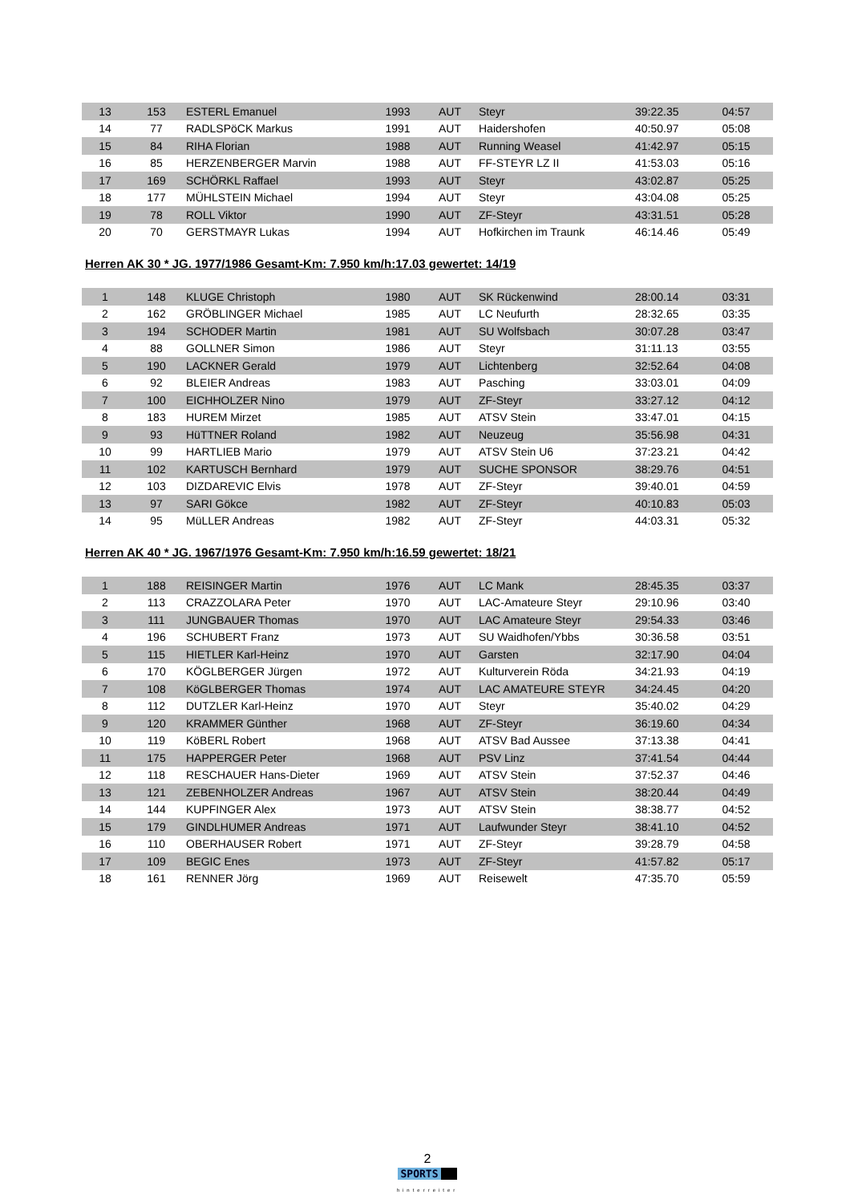| 13 | 153 | ESTERL Emanuel | 1993 | AUT | Steyr | 39:22.35 | 04:57 |
| 14 | 77 | RADLSPöCK Markus | 1991 | AUT | Haidershofen | 40:50.97 | 05:08 |
| 15 | 84 | RIHA Florian | 1988 | AUT | Running Weasel | 41:42.97 | 05:15 |
| 16 | 85 | HERZENBERGER Marvin | 1988 | AUT | FF-STEYR LZ II | 41:53.03 | 05:16 |
| 17 | 169 | SCHÖRKL Raffael | 1993 | AUT | Steyr | 43:02.87 | 05:25 |
| 18 | 177 | MÜHLSTEIN Michael | 1994 | AUT | Steyr | 43:04.08 | 05:25 |
| 19 | 78 | ROLL Viktor | 1990 | AUT | ZF-Steyr | 43:31.51 | 05:28 |
| 20 | 70 | GERSTMAYR Lukas | 1994 | AUT | Hofkirchen im Traunk | 46:14.46 | 05:49 |
Herren AK 30 * JG. 1977/1986 Gesamt-Km: 7.950 km/h:17.03 gewertet: 14/19
| 1 | 148 | KLUGE Christoph | 1980 | AUT | SK Rückenwind | 28:00.14 | 03:31 |
| 2 | 162 | GRÖBLINGER Michael | 1985 | AUT | LC Neufurth | 28:32.65 | 03:35 |
| 3 | 194 | SCHODER Martin | 1981 | AUT | SU Wolfsbach | 30:07.28 | 03:47 |
| 4 | 88 | GOLLNER Simon | 1986 | AUT | Steyr | 31:11.13 | 03:55 |
| 5 | 190 | LACKNER Gerald | 1979 | AUT | Lichtenberg | 32:52.64 | 04:08 |
| 6 | 92 | BLEIER Andreas | 1983 | AUT | Pasching | 33:03.01 | 04:09 |
| 7 | 100 | EICHHOLZER Nino | 1979 | AUT | ZF-Steyr | 33:27.12 | 04:12 |
| 8 | 183 | HUREM Mirzet | 1985 | AUT | ATSV Stein | 33:47.01 | 04:15 |
| 9 | 93 | HüTTNER Roland | 1982 | AUT | Neuzeug | 35:56.98 | 04:31 |
| 10 | 99 | HARTLIEB Mario | 1979 | AUT | ATSV Stein U6 | 37:23.21 | 04:42 |
| 11 | 102 | KARTUSCH Bernhard | 1979 | AUT | SUCHE SPONSOR | 38:29.76 | 04:51 |
| 12 | 103 | DIZDAREVIC Elvis | 1978 | AUT | ZF-Steyr | 39:40.01 | 04:59 |
| 13 | 97 | SARI Gökce | 1982 | AUT | ZF-Steyr | 40:10.83 | 05:03 |
| 14 | 95 | MüLLER Andreas | 1982 | AUT | ZF-Steyr | 44:03.31 | 05:32 |
Herren AK 40 * JG. 1967/1976 Gesamt-Km: 7.950 km/h:16.59 gewertet: 18/21
| 1 | 188 | REISINGER Martin | 1976 | AUT | LC Mank | 28:45.35 | 03:37 |
| 2 | 113 | CRAZZOLARA Peter | 1970 | AUT | LAC-Amateure Steyr | 29:10.96 | 03:40 |
| 3 | 111 | JUNGBAUER Thomas | 1970 | AUT | LAC Amateure Steyr | 29:54.33 | 03:46 |
| 4 | 196 | SCHUBERT Franz | 1973 | AUT | SU Waidhofen/Ybbs | 30:36.58 | 03:51 |
| 5 | 115 | HIETLER Karl-Heinz | 1970 | AUT | Garsten | 32:17.90 | 04:04 |
| 6 | 170 | KÖGLBERGER Jürgen | 1972 | AUT | Kulturverein Röda | 34:21.93 | 04:19 |
| 7 | 108 | KöGLBERGER Thomas | 1974 | AUT | LAC AMATEURE STEYR | 34:24.45 | 04:20 |
| 8 | 112 | DUTZLER Karl-Heinz | 1970 | AUT | Steyr | 35:40.02 | 04:29 |
| 9 | 120 | KRAMMER Günther | 1968 | AUT | ZF-Steyr | 36:19.60 | 04:34 |
| 10 | 119 | KöBERL Robert | 1968 | AUT | ATSV Bad Aussee | 37:13.38 | 04:41 |
| 11 | 175 | HAPPERGER Peter | 1968 | AUT | PSV Linz | 37:41.54 | 04:44 |
| 12 | 118 | RESCHAUER Hans-Dieter | 1969 | AUT | ATSV Stein | 37:52.37 | 04:46 |
| 13 | 121 | ZEBENHOLZER Andreas | 1967 | AUT | ATSV Stein | 38:20.44 | 04:49 |
| 14 | 144 | KUPFINGER Alex | 1973 | AUT | ATSV Stein | 38:38.77 | 04:52 |
| 15 | 179 | GINDLHUMER Andreas | 1971 | AUT | Laufwunder Steyr | 38:41.10 | 04:52 |
| 16 | 110 | OBERHAUSER Robert | 1971 | AUT | ZF-Steyr | 39:28.79 | 04:58 |
| 17 | 109 | BEGIC Enes | 1973 | AUT | ZF-Steyr | 41:57.82 | 05:17 |
| 18 | 161 | RENNER Jörg | 1969 | AUT | Reisewelt | 47:35.70 | 05:59 |
2
SPORTS
hinterreiter